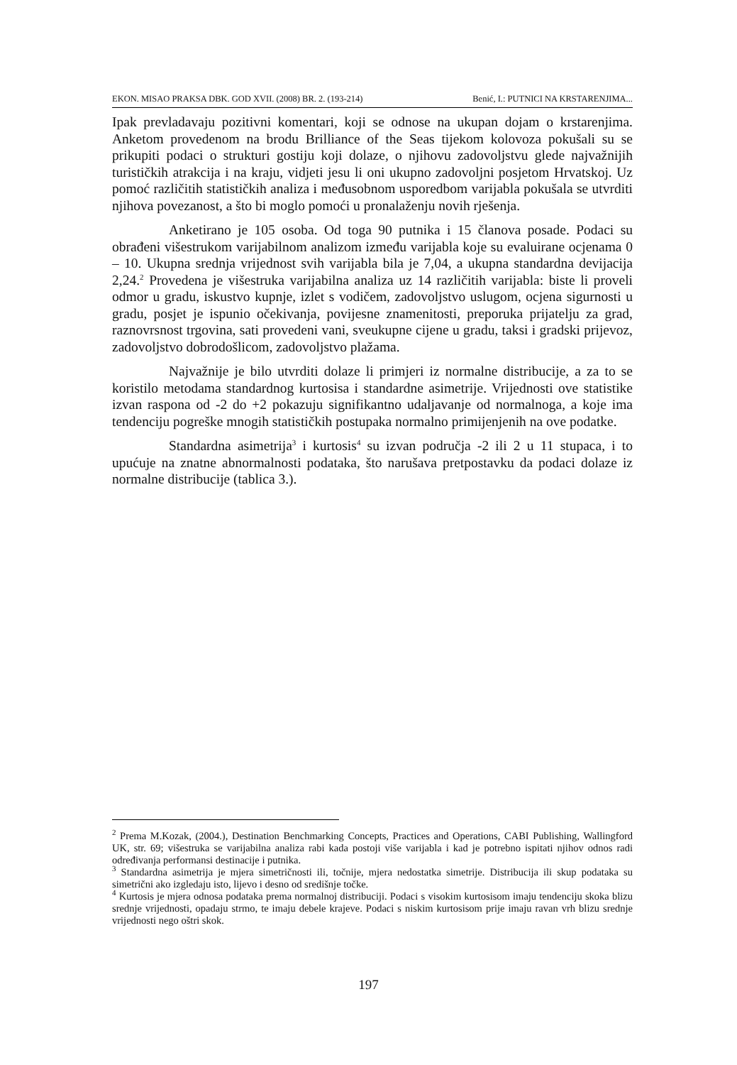EKON. MISAO PRAKSA DBK. GOD XVII. (2008) BR. 2. (193-214) Benić, I.: PUTNICI NA KRSTARENJIMA...
Ipak prevladavaju pozitivni komentari, koji se odnose na ukupan dojam o krstarenjima. Anketom provedenom na brodu Brilliance of the Seas tijekom kolovoza pokušali su se prikupiti podaci o strukturi gostiju koji dolaze, o njihovu zadovoljstvu glede najvažnijih turističkih atrakcija i na kraju, vidjeti jesu li oni ukupno zadovoljni posjetom Hrvatskoj. Uz pomoć različitih statističkih analiza i međusobnom usporedbom varijabla pokušala se utvrditi njihova povezanost, a što bi moglo pomoći u pronalaženju novih rješenja.
Anketirano je 105 osoba. Od toga 90 putnika i 15 članova posade. Podaci su obrađeni višestrukom varijabilnom analizom između varijabla koje su evaluirane ocjenama 0 – 10. Ukupna srednja vrijednost svih varijabla bila je 7,04, a ukupna standardna devijacija 2,24.<sup>2</sup> Provedena je višestruka varijabilna analiza uz 14 različitih varijabla: biste li proveli odmor u gradu, iskustvo kupnje, izlet s vodičem, zadovoljstvo uslugom, ocjena sigurnosti u gradu, posjet je ispunio očekivanja, povijesne znamenitosti, preporuka prijatelju za grad, raznovrsnost trgovina, sati provedeni vani, sveukupne cijene u gradu, taksi i gradski prijevoz, zadovoljstvo dobrodošlicom, zadovoljstvo plažama.
Najvažnije je bilo utvrditi dolaze li primjeri iz normalne distribucije, a za to se koristilo metodama standardnog kurtosisa i standardne asimetrije. Vrijednosti ove statistike izvan raspona od -2 do +2 pokazuju signifikantno udaljavanje od normalnoga, a koje ima tendenciju pogreške mnogih statističkih postupaka normalno primijenjenih na ove podatke.
Standardna asimetrija<sup>3</sup> i kurtosis<sup>4</sup> su izvan područja -2 ili 2 u 11 stupaca, i to upućuje na znatne abnormalnosti podataka, što narušava pretpostavku da podaci dolaze iz normalne distribucije (tablica 3.).
<sup>2</sup> Prema M.Kozak, (2004.), Destination Benchmarking Concepts, Practices and Operations, CABI Publishing, Wallingford UK, str. 69; višestruka se varijabilna analiza rabi kada postoji više varijabla i kad je potrebno ispitati njihov odnos radi određivanja performansi destinacije i putnika.
<sup>3</sup> Standardna asimetrija je mjera simetričnosti ili, točnije, mjera nedostatka simetrije. Distribucija ili skup podataka su simetrični ako izgledaju isto, lijevo i desno od središnje točke.
<sup>4</sup> Kurtosis je mjera odnosa podataka prema normalnoj distribuciji. Podaci s visokim kurtosisom imaju tendenciju skoka blizu srednje vrijednosti, opadaju strmo, te imaju debele krajeve. Podaci s niskim kurtosisom prije imaju ravan vrh blizu srednje vrijednosti nego oštri skok.
197